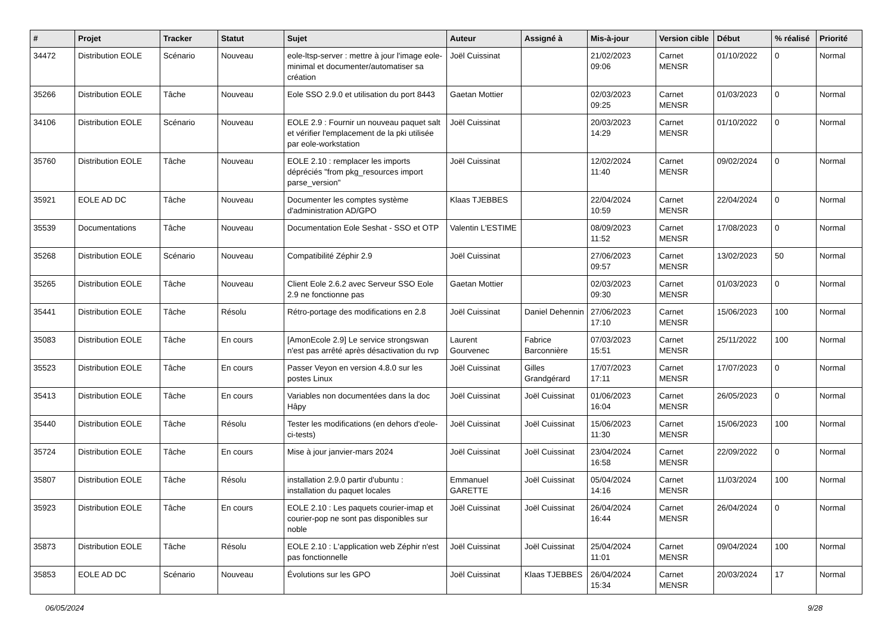| # | Projet | Tracker | Statut | Sujet | Auteur | Assigné à | Mis-à-jour | Version cible | Début | % réalisé | Priorité |
| --- | --- | --- | --- | --- | --- | --- | --- | --- | --- | --- | --- |
| 34472 | Distribution EOLE | Scénario | Nouveau | eole-ltsp-server : mettre à jour l'image eole-minimal et documenter/automatiser sa création | Joël Cuissinat | | 21/02/2023 09:06 | Carnet MENSR | 01/10/2022 | 0 | Normal |
| 35266 | Distribution EOLE | Tâche | Nouveau | Eole SSO 2.9.0 et utilisation du port 8443 | Gaetan Mottier | | 02/03/2023 09:25 | Carnet MENSR | 01/03/2023 | 0 | Normal |
| 34106 | Distribution EOLE | Scénario | Nouveau | EOLE 2.9 : Fournir un nouveau paquet salt et vérifier l'emplacement de la pki utilisée par eole-workstation | Joël Cuissinat | | 20/03/2023 14:29 | Carnet MENSR | 01/10/2022 | 0 | Normal |
| 35760 | Distribution EOLE | Tâche | Nouveau | EOLE 2.10 : remplacer les imports dépréciés "from pkg_resources import parse_version" | Joël Cuissinat | | 12/02/2024 11:40 | Carnet MENSR | 09/02/2024 | 0 | Normal |
| 35921 | EOLE AD DC | Tâche | Nouveau | Documenter les comptes système d'administration AD/GPO | Klaas TJEBBES | | 22/04/2024 10:59 | Carnet MENSR | 22/04/2024 | 0 | Normal |
| 35539 | Documentations | Tâche | Nouveau | Documentation Eole Seshat - SSO et OTP | Valentin L'ESTIME | | 08/09/2023 11:52 | Carnet MENSR | 17/08/2023 | 0 | Normal |
| 35268 | Distribution EOLE | Scénario | Nouveau | Compatibilité Zéphir 2.9 | Joël Cuissinat | | 27/06/2023 09:57 | Carnet MENSR | 13/02/2023 | 50 | Normal |
| 35265 | Distribution EOLE | Tâche | Nouveau | Client Eole 2.6.2 avec Serveur SSO Eole 2.9 ne fonctionne pas | Gaetan Mottier | | 02/03/2023 09:30 | Carnet MENSR | 01/03/2023 | 0 | Normal |
| 35441 | Distribution EOLE | Tâche | Résolu | Rétro-portage des modifications en 2.8 | Joël Cuissinat | Daniel Dehennin | 27/06/2023 17:10 | Carnet MENSR | 15/06/2023 | 100 | Normal |
| 35083 | Distribution EOLE | Tâche | En cours | [AmonEcole 2.9] Le service strongswan n'est pas arrêté après désactivation du rvp | Laurent Gourvenec | Fabrice Barconnière | 07/03/2023 15:51 | Carnet MENSR | 25/11/2022 | 100 | Normal |
| 35523 | Distribution EOLE | Tâche | En cours | Passer Veyon en version 4.8.0 sur les postes Linux | Joël Cuissinat | Gilles Grandgérard | 17/07/2023 17:11 | Carnet MENSR | 17/07/2023 | 0 | Normal |
| 35413 | Distribution EOLE | Tâche | En cours | Variables non documentées dans la doc Hâpy | Joël Cuissinat | Joël Cuissinat | 01/06/2023 16:04 | Carnet MENSR | 26/05/2023 | 0 | Normal |
| 35440 | Distribution EOLE | Tâche | Résolu | Tester les modifications (en dehors d'eole-ci-tests) | Joël Cuissinat | Joël Cuissinat | 15/06/2023 11:30 | Carnet MENSR | 15/06/2023 | 100 | Normal |
| 35724 | Distribution EOLE | Tâche | En cours | Mise à jour janvier-mars 2024 | Joël Cuissinat | Joël Cuissinat | 23/04/2024 16:58 | Carnet MENSR | 22/09/2022 | 0 | Normal |
| 35807 | Distribution EOLE | Tâche | Résolu | installation 2.9.0 partir d'ubuntu : installation du paquet locales | Emmanuel GARETTE | Joël Cuissinat | 05/04/2024 14:16 | Carnet MENSR | 11/03/2024 | 100 | Normal |
| 35923 | Distribution EOLE | Tâche | En cours | EOLE 2.10 : Les paquets courier-imap et courier-pop ne sont pas disponibles sur noble | Joël Cuissinat | Joël Cuissinat | 26/04/2024 16:44 | Carnet MENSR | 26/04/2024 | 0 | Normal |
| 35873 | Distribution EOLE | Tâche | Résolu | EOLE 2.10 : L'application web Zéphir n'est pas fonctionnelle | Joël Cuissinat | Joël Cuissinat | 25/04/2024 11:01 | Carnet MENSR | 09/04/2024 | 100 | Normal |
| 35853 | EOLE AD DC | Scénario | Nouveau | Évolutions sur les GPO | Joël Cuissinat | Klaas TJEBBES | 26/04/2024 15:34 | Carnet MENSR | 20/03/2024 | 17 | Normal |
06/05/2024 9/28